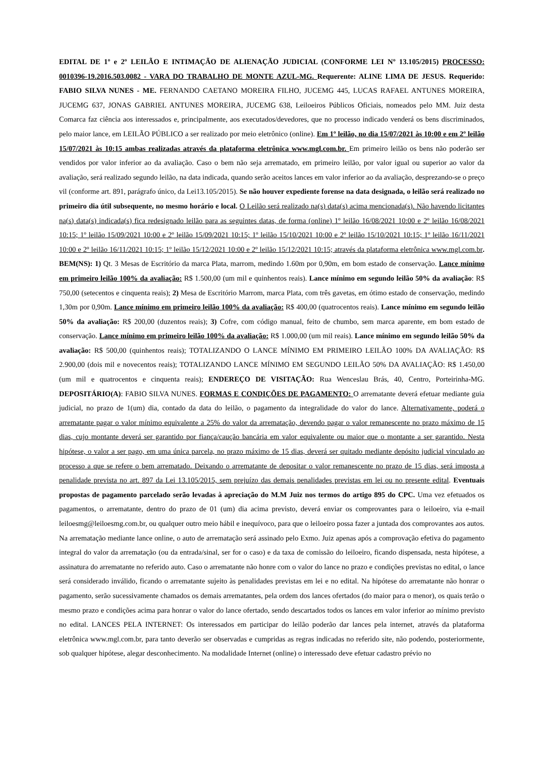EDITAL DE 1º e 2º LEILÃO E INTIMAÇÃO DE ALIENAÇÃO JUDICIAL (CONFORME LEI Nº 13.105/2015) PROCESSO: 0010396-19.2016.503.0082 - VARA DO TRABALHO DE MONTE AZUL-MG. Requerente: ALINE LIMA DE JESUS. Requerido: FABIO SILVA NUNES - ME. FERNANDO CAETANO MOREIRA FILHO, JUCEMG 445, LUCAS RAFAEL ANTUNES MOREIRA, JUCEMG 637, JONAS GABRIEL ANTUNES MOREIRA, JUCEMG 638, Leiloeiros Públicos Oficiais, nomeados pelo MM. Juiz desta Comarca faz ciência aos interessados e, principalmente, aos executados/devedores, que no processo indicado venderá os bens discriminados, pelo maior lance, em LEILÃO PÚBLICO a ser realizado por meio eletrônico (online). Em 1º leilão, no dia 15/07/2021 às 10:00 e em 2º leilão 15/07/2021 às 10:15 ambas realizadas através da plataforma eletrônica www.mgl.com.br. Em primeiro leilão os bens não poderão ser vendidos por valor inferior ao da avaliação. Caso o bem não seja arrematado, em primeiro leilão, por valor igual ou superior ao valor da avaliação, será realizado segundo leilão, na data indicada, quando serão aceitos lances em valor inferior ao da avaliação, desprezando-se o preço vil (conforme art. 891, parágrafo único, da Lei13.105/2015). Se não houver expediente forense na data designada, o leilão será realizado no primeiro dia útil subsequente, no mesmo horário e local. O Leilão será realizado na(s) data(s) acima mencionada(s). Não havendo licitantes na(s) data(s) indicada(s) fica redesignado leilão para as seguintes datas, de forma (online) 1º leilão 16/08/2021 10:00 e 2º leilão 16/08/2021 10:15; 1º leilão 15/09/2021 10:00 e 2º leilão 15/09/2021 10:15; 1º leilão 15/10/2021 10:00 e 2º leilão 15/10/2021 10:15; 1º leilão 16/11/2021 10:00 e 2º leilão 16/11/2021 10:15; 1º leilão 15/12/2021 10:00 e 2º leilão 15/12/2021 10:15; através da plataforma eletrônica www.mgl.com.br. BEM(NS): 1) Qt. 3 Mesas de Escritório da marca Plata, marrom, medindo 1.60m por 0,90m, em bom estado de conservação. Lance mínimo em primeiro leilão 100% da avaliação: R$ 1.500,00 (um mil e quinhentos reais). Lance mínimo em segundo leilão 50% da avaliação: R$ 750,00 (setecentos e cinquenta reais); 2) Mesa de Escritório Marrom, marca Plata, com três gavetas, em ótimo estado de conservação, medindo 1,30m por 0,90m. Lance mínimo em primeiro leilão 100% da avaliação: R$ 400,00 (quatrocentos reais). Lance mínimo em segundo leilão 50% da avaliação: R$ 200,00 (duzentos reais); 3) Cofre, com código manual, feito de chumbo, sem marca aparente, em bom estado de conservação. Lance mínimo em primeiro leilão 100% da avaliação: R$ 1.000,00 (um mil reais). Lance mínimo em segundo leilão 50% da avaliação: R$ 500,00 (quinhentos reais); TOTALIZANDO O LANCE MÍNIMO EM PRIMEIRO LEILÃO 100% DA AVALIAÇÃO: R$ 2.900,00 (dois mil e novecentos reais); TOTALIZANDO LANCE MÍNIMO EM SEGUNDO LEILÃO 50% DA AVALIAÇÃO: R$ 1.450,00 (um mil e quatrocentos e cinquenta reais); ENDEREÇO DE VISITAÇÃO: Rua Wenceslau Brás, 40, Centro, Porteirinha-MG. DEPOSITÁRIO(A): FABIO SILVA NUNES. FORMAS E CONDIÇÕES DE PAGAMENTO: O arrematante deverá efetuar mediante guia judicial, no prazo de 1(um) dia, contado da data do leilão, o pagamento da integralidade do valor do lance. Alternativamente, poderá o arrematante pagar o valor mínimo equivalente a 25% do valor da arrematação, devendo pagar o valor remanescente no prazo máximo de 15 dias, cujo montante deverá ser garantido por fiança/caução bancária em valor equivalente ou maior que o montante a ser garantido. Nesta hipótese, o valor a ser pago, em uma única parcela, no prazo máximo de 15 dias, deverá ser quitado mediante depósito judicial vinculado ao processo a que se refere o bem arrematado. Deixando o arrematante de depositar o valor remanescente no prazo de 15 dias, será imposta a penalidade prevista no art. 897 da Lei 13.105/2015, sem prejuízo das demais penalidades previstas em lei ou no presente edital. Eventuais propostas de pagamento parcelado serão levadas à apreciação do M.M Juiz nos termos do artigo 895 do CPC. Uma vez efetuados os pagamentos, o arrematante, dentro do prazo de 01 (um) dia acima previsto, deverá enviar os comprovantes para o leiloeiro, via e-mail leiloesmg@leiloesmg.com.br, ou qualquer outro meio hábil e inequívoco, para que o leiloeiro possa fazer a juntada dos comprovantes aos autos. Na arrematação mediante lance online, o auto de arrematação será assinado pelo Exmo. Juiz apenas após a comprovação efetiva do pagamento integral do valor da arrematação (ou da entrada/sinal, ser for o caso) e da taxa de comissão do leiloeiro, ficando dispensada, nesta hipótese, a assinatura do arrematante no referido auto. Caso o arrematante não honre com o valor do lance no prazo e condições previstas no edital, o lance será considerado inválido, ficando o arrematante sujeito às penalidades previstas em lei e no edital. Na hipótese do arrematante não honrar o pagamento, serão sucessivamente chamados os demais arrematantes, pela ordem dos lances ofertados (do maior para o menor), os quais terão o mesmo prazo e condições acima para honrar o valor do lance ofertado, sendo descartados todos os lances em valor inferior ao mínimo previsto no edital. LANCES PELA INTERNET: Os interessados em participar do leilão poderão dar lances pela internet, através da plataforma eletrônica www.mgl.com.br, para tanto deverão ser observadas e cumpridas as regras indicadas no referido site, não podendo, posteriormente, sob qualquer hipótese, alegar desconhecimento. Na modalidade Internet (online) o interessado deve efetuar cadastro prévio no